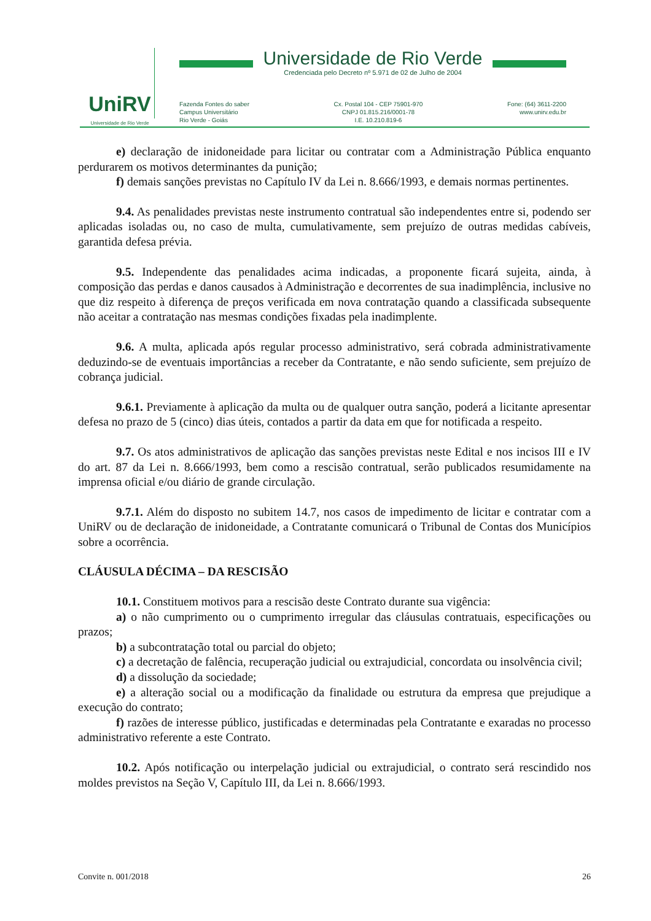UniRV
Universidade de Rio Verde
Universidade de Rio Verde
Credenciada pelo Decreto nº 5.971 de 02 de Julho de 2004
Fazenda Fontes do saber
Campus Universitário
Rio Verde - Goiás
Cx. Postal 104 - CEP 75901-970
CNPJ 01.815.216/0001-78
I.E. 10.210.819-6
Fone: (64) 3611-2200
www.unirv.edu.br
e) declaração de inidoneidade para licitar ou contratar com a Administração Pública enquanto perdurarem os motivos determinantes da punição;
f) demais sanções previstas no Capítulo IV da Lei n. 8.666/1993, e demais normas pertinentes.
9.4. As penalidades previstas neste instrumento contratual são independentes entre si, podendo ser aplicadas isoladas ou, no caso de multa, cumulativamente, sem prejuízo de outras medidas cabíveis, garantida defesa prévia.
9.5. Independente das penalidades acima indicadas, a proponente ficará sujeita, ainda, à composição das perdas e danos causados à Administração e decorrentes de sua inadimplência, inclusive no que diz respeito à diferença de preços verificada em nova contratação quando a classificada subsequente não aceitar a contratação nas mesmas condições fixadas pela inadimplente.
9.6. A multa, aplicada após regular processo administrativo, será cobrada administrativamente deduzindo-se de eventuais importâncias a receber da Contratante, e não sendo suficiente, sem prejuízo de cobrança judicial.
9.6.1. Previamente à aplicação da multa ou de qualquer outra sanção, poderá a licitante apresentar defesa no prazo de 5 (cinco) dias úteis, contados a partir da data em que for notificada a respeito.
9.7. Os atos administrativos de aplicação das sanções previstas neste Edital e nos incisos III e IV do art. 87 da Lei n. 8.666/1993, bem como a rescisão contratual, serão publicados resumidamente na imprensa oficial e/ou diário de grande circulação.
9.7.1. Além do disposto no subitem 14.7, nos casos de impedimento de licitar e contratar com a UniRV ou de declaração de inidoneidade, a Contratante comunicará o Tribunal de Contas dos Municípios sobre a ocorrência.
CLÁUSULA DÉCIMA – DA RESCISÃO
10.1. Constituem motivos para a rescisão deste Contrato durante sua vigência:
a) o não cumprimento ou o cumprimento irregular das cláusulas contratuais, especificações ou prazos;
b) a subcontratação total ou parcial do objeto;
c) a decretação de falência, recuperação judicial ou extrajudicial, concordata ou insolvência civil;
d) a dissolução da sociedade;
e) a alteração social ou a modificação da finalidade ou estrutura da empresa que prejudique a execução do contrato;
f) razões de interesse público, justificadas e determinadas pela Contratante e exaradas no processo administrativo referente a este Contrato.
10.2. Após notificação ou interpelação judicial ou extrajudicial, o contrato será rescindido nos moldes previstos na Seção V, Capítulo III, da Lei n. 8.666/1993.
Convite n. 001/2018 26